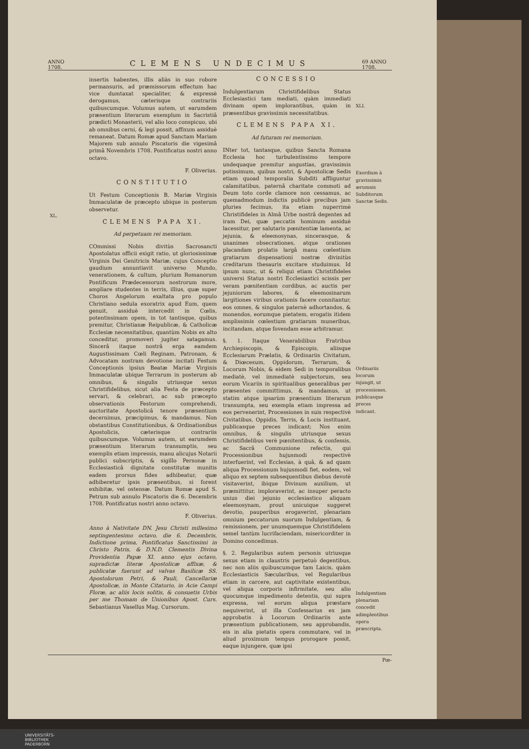ANNO 1708.
CLEMENS UNDECIMUS
69 ANNO 1708.
XL.
insertis habentes, illis aliàs in suo robore permansuris, ad præmissorum effectum hac vice dumtaxat specialiter, & expressè derogamus, cæterisque contrariis quibuscumque. Volumus autem, ut earumdem præsentium literarum exemplum in Sacristiâ prædicti Monasterii, vel alio loco conspicuo, ubi ab omnibus cerni, & legi possit, affixum assiduè remaneat. Datum Romæ apud Sanctam Mariam Majorem sub annulo Piscatoris die vigesimâ primâ Novembris 1708. Pontificatus nostri anno octavo.
F. Oliverius.
CONSTITUTIO
Ut Festum Conceptionis B. Mariæ Virginis Immaculatæ de præcepto ubique in posterum observetur.
CLEMENS PAPA XI.
Ad perpetuam rei memoriam.
COmmissi Nobis divitùs Sacrosancti Apostolatus officii exigit ratio, ut gloriosissimæ Virginis Dei Genitricis Mariæ, cujus Conceptio gaudium annuntiavit universo Mundo, venerationem, & cultum, plurium Romanorum Pontificum Prædecessorum nostrorum more, ampliare studentes in terris, illius, quæ super Choros Angelorum exaltata pro populo Christiano sedula exoratrix apud Eum, quem genuit, assiduè intercedit in Cœlis, potentissimam opem, in tot tantisque, quibus premitur, Christianæ Reipublicæ, & Catholicæ Ecclesiæ necessitatibus, quantùm Nobis ex alto conceditur, promoveri jugiter satagamus. Sincerâ itaque nostrâ erga eamdem Augustissimam Cœli Reginam, Patronam, & Advocatam nostram devotione incitati Festum Conceptionis ipsius Beatæ Mariæ Virginis Immaculatæ ubique Terrarum in posterum ab omnibus, & singulis utriusque sexus Christifidelibus, sicut alia Festa de præcepto servari, & celebrari, ac sub præcepto observationis Festorum comprehendi, auctoritate Apostolicâ tenore præsentium decernimus, præcipimus, & mandamus. Non obstantibus Constitutionibus, & Ordinationibus Apostolicis, cæterisque contrariis quibuscumque. Volumus autem, ut earumdem præsentium literarum transumptis, seu exemplis etiam impressis, manu alicujus Notarii publici subscriptis, & sigillo Personæ in Ecclesiasticâ dignitate constitutæ munitis eadem prorsus fides adhibeatur, quæ adhiberetur ipsis præsentibus, si forent exhibitæ, vel ostensæ. Datum Romæ apud S. Petrum sub annulo Piscatoris die 6. Decembris 1708. Pontificatus nostri anno octavo.
F. Oliverius.
Anno à Nativitate DN. Jesu Christi millesimo septingentesimo octavo, die 6. Decembris, Indictione prima, Pontificatus Sanctissimi in Christo Patris, & D.N.D. Clementis Divina Providentia Papæ XI. anno ejus octavo, supradictæ literæ Apostolicæ affixæ, & publicatæ fuerunt ad valvas Basilicæ SS. Apostolorum Petri, & Pauli, Cancellariæ Apostolicæ, in Monte Citatorio, in Acie Campi Floræ, ac aliis locis solitis, & consuetis Urbis per me Thomam de Unionibus Apost. Curs. Sebastianus Vasellus Mag. Cursorum.
CONCESSIO
Indulgentiarum Christifidelibus Status Ecclesiastici tam mediati, quàm immediati divinam opem implorantibus, quàm in præsentibus gravissimis necessitatibus.
CLEMENS PAPA XI.
Ad futuram rei memoriam.
INter tot, tantasque, quibus Sancta Romana Ecclesia hoc turbulentissimo tempore undequaque premitur angustias, gravissimis potissimum, quibus nostri, & Apostolicæ Sedis etiam quoad temporalia Subditi affliguntur calamitatibus, paternâ charitate commoti ad Deum toto corde clamore non cessamus, ac quemadmodum indictis publicè precibus jam pluries fecimus, ita etiam nuperrimè Christifideles in Almâ Urbe nostrâ degentes ad iram Dei, quæ peccatis hominum assiduè lacessitur, per salutaris pœnitentiæ lamenta, ac jejunia, & eleemosynas, sincerasque, & unanimes obsecrationes, atque orationes placandam prolatis largâ manu cœlestium gratiarum dispensationi nostræ divinitùs creditarum thesauris excitare studuimus. Id ipsum nunc, ut & reliqui etiam Christifideles universi Status nostri Ecclesiastici scissis per veram pœnitentiam cordibus, ac auctis per jejuniorum labores, & eleemosinarum largitiones viribus orationis facere connitantur, eos omnes, & singulos paternè adhortandos, & monendos, eorumque pietatem, erogatis itidem amplissimis cœlestium gratiarum muneribus, incitandam, atque fovendam esse arbitramur.
§. 1. Itaque Venerabilibus Fratribus Archiepiscopis, & Episcopis, aliisque Ecclesiarum Prælatis, & Ordinariis Civitatum, & Diœcesum, Oppidorum, Terrarum, & Locorum Nobis, & eidem Sedi in temporalibus mediatè, vel immediatè subjectorum, seu eorum Vicariis in spiritualibus generalibus per præsentes committimus, & mandamus, ut statim atque ipsarùm præsentium literarum transumpta, seu exempla etiam impressa ad eos pervenerint, Processiones in suis respectivè Civitatibus, Oppidis, Terris, & Locis instituant, publicasque preces indicant; Nos enim omnibus, & singulis utriusque sexus Christifidelibus verè pœnitentibus, & confessis, ac Sacrâ Communione refectis, qui Processionibus hujusmodi respectivè interfuerint, vel Ecclesias, à quâ, & ad quam aliqua Processionum hujusmodi fiet, eodem, vel aliquo ex septem subsequentibus diebus devotè visitaverint, ibique Divinum auxilium, ut præmittitur, imploraverint, ac insuper peracto unius diei jejunio ecclesiastico aliquam eleemosynam, prout unicuique suggeret devotio, pauperibus erogaverint, plenariam omnium peccatorum suorum Indulgentiam, & remissionem, per unumquemque Christifidelem semel tantùm lucrifaciendam, misericorditer in Domino concedimus.
§. 2. Regularibus autem personis utriusque sexus etiam in claustris perpetuò degentibus, nec non aliis quibuscumque tam Laicis, quàm Ecclesiasticis Sæcularibus, vel Regularibus etiam in carcere, aut captivitate existentibus, vel aliqua corporis infirmitate, seu alio quocumque impedimento detentis, qui supra expressa, vel eorum aliqua præstare nequiverint, ut illa Confessarius ex jam approbatis à Locorum Ordinariis ante præsentium publicationem, seu approbandis, eis in alia pietatis opera commutare, vel in aliud proximum tempus prorogare possit, eaque injungere, quæ ipsi
XLI.
Exordium à gravissimis ærumnis Subditorum Sanctæ Sedis.
Ordinariis locorum injungit, ut processiones, publicasque preces indicant.
Indulgentiam plenariam concedit adimplentibus opera præscripta.
Pœ-
UNIVERSITÄTS-
BIBLIOTHEK
PADERBORN